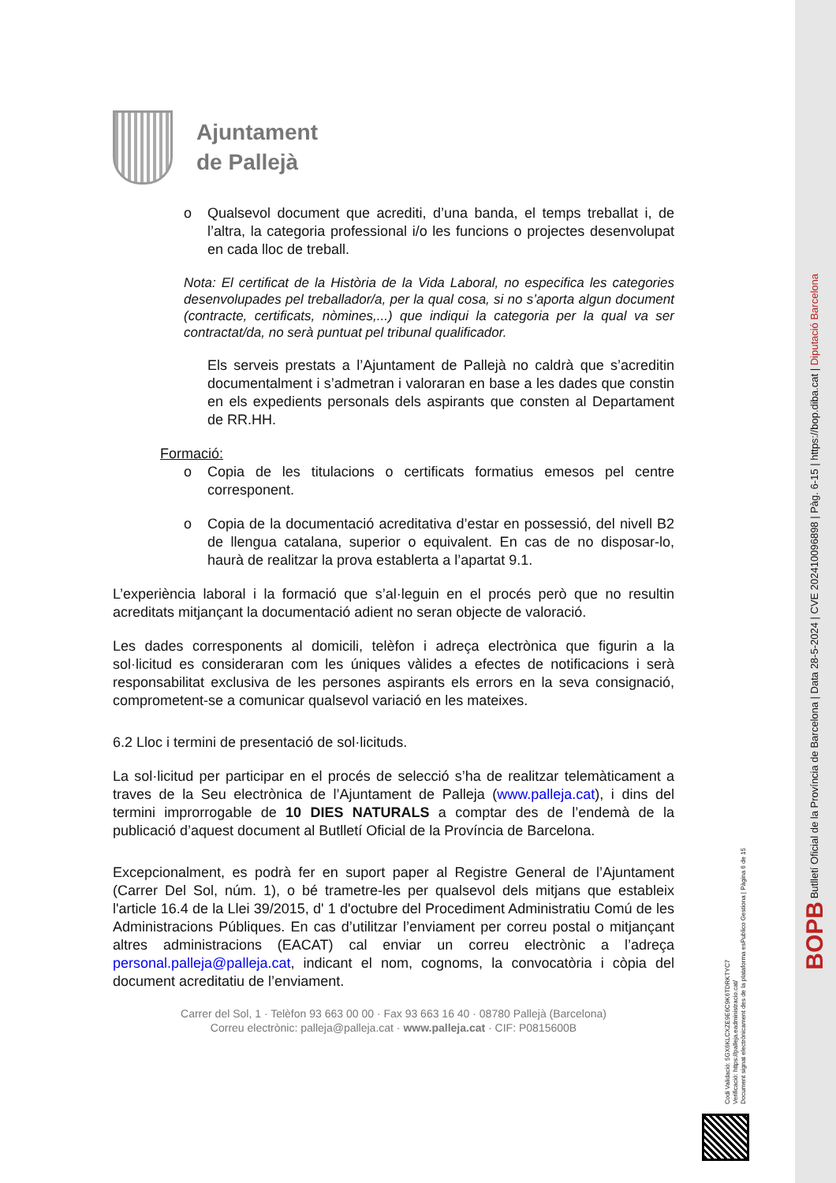Ajuntament
de Pallejà
o Qualsevol document que acrediti, d’una banda, el temps treballat i, de l’altra, la categoria professional i/o les funcions o projectes desenvolupat en cada lloc de treball.
Nota: El certificat de la Història de la Vida Laboral, no especifica les categories desenvolupades pel treballador/a, per la qual cosa, si no s’aporta algun document (contracte, certificats, nòmines,...) que indiqui la categoria per la qual va ser contractat/da, no serà puntuat pel tribunal qualificador.
Els serveis prestats a l’Ajuntament de Pallejà no caldrà que s’acreditin documentalment i s’admetran i valoraran en base a les dades que constin en els expedients personals dels aspirants que consten al Departament de RR.HH.
Formació:
o Copia de les titulacions o certificats formatius emesos pel centre corresponent.
o Copia de la documentació acreditativa d’estar en possessió, del nivell B2 de llengua catalana, superior o equivalent. En cas de no disposar-lo, haurà de realitzar la prova establerta a l’apartat 9.1.
L’experiència laboral i la formació que s’al·leguin en el procés però que no resultin acreditats mitjançant la documentació adient no seran objecte de valoració.
Les dades corresponents al domicili, telèfon i adreça electrònica que figurin a la sol·licitud es consideraran com les úniques vàlides a efectes de notificacions i serà responsabilitat exclusiva de les persones aspirants els errors en la seva consignació, comprometent-se a comunicar qualsevol variació en les mateixes.
6.2 Lloc i termini de presentació de sol·licituds.
La sol·licitud per participar en el procés de selecció s’ha de realitzar telemàticament a traves de la Seu electrònica de l’Ajuntament de Palleja (www.palleja.cat), i dins del termini improrrogable de 10 DIES NATURALS a comptar des de l’endemà de la publicació d’aquest document al Butlletí Oficial de la Província de Barcelona.
Excepcionalment, es podrà fer en suport paper al Registre General de l’Ajuntament (Carrer Del Sol, núm. 1), o bé trametre-les per qualsevol dels mitjans que estableix l'article 16.4 de la Llei 39/2015, d' 1 d'octubre del Procediment Administratiu Comú de les Administracions Públiques. En cas d’utilitzar l’enviament per correu postal o mitjançant altres administracions (EACAT) cal enviar un correu electrònic a l’adreça personal.palleja@palleja.cat, indicant el nom, cognoms, la convocatòria i còpia del document acreditatiu de l’enviament.
Carrer del Sol, 1 · Telèfon 93 663 00 00 · Fax 93 663 16 40 · 08780 Pallejà (Barcelona)
Correu electrònic: palleja@palleja.cat · www.palleja.cat · CIF: P0815600B
BOPB Butlletí Oficial de la Província de Barcelona | Data 28-5-2024 | CVE 202410096898 | Pàg. 6-15 | https://bop.diba.cat | Diputació Barcelona
Codi Validació: 5GX6KLCXZE9E6C9K6TDRKTYC7
Verificació: https://palleja.eadministracio.cat/
Document signat electrònicament des de la plataforma esPublico Gestiona | Pàgina 6 de 15